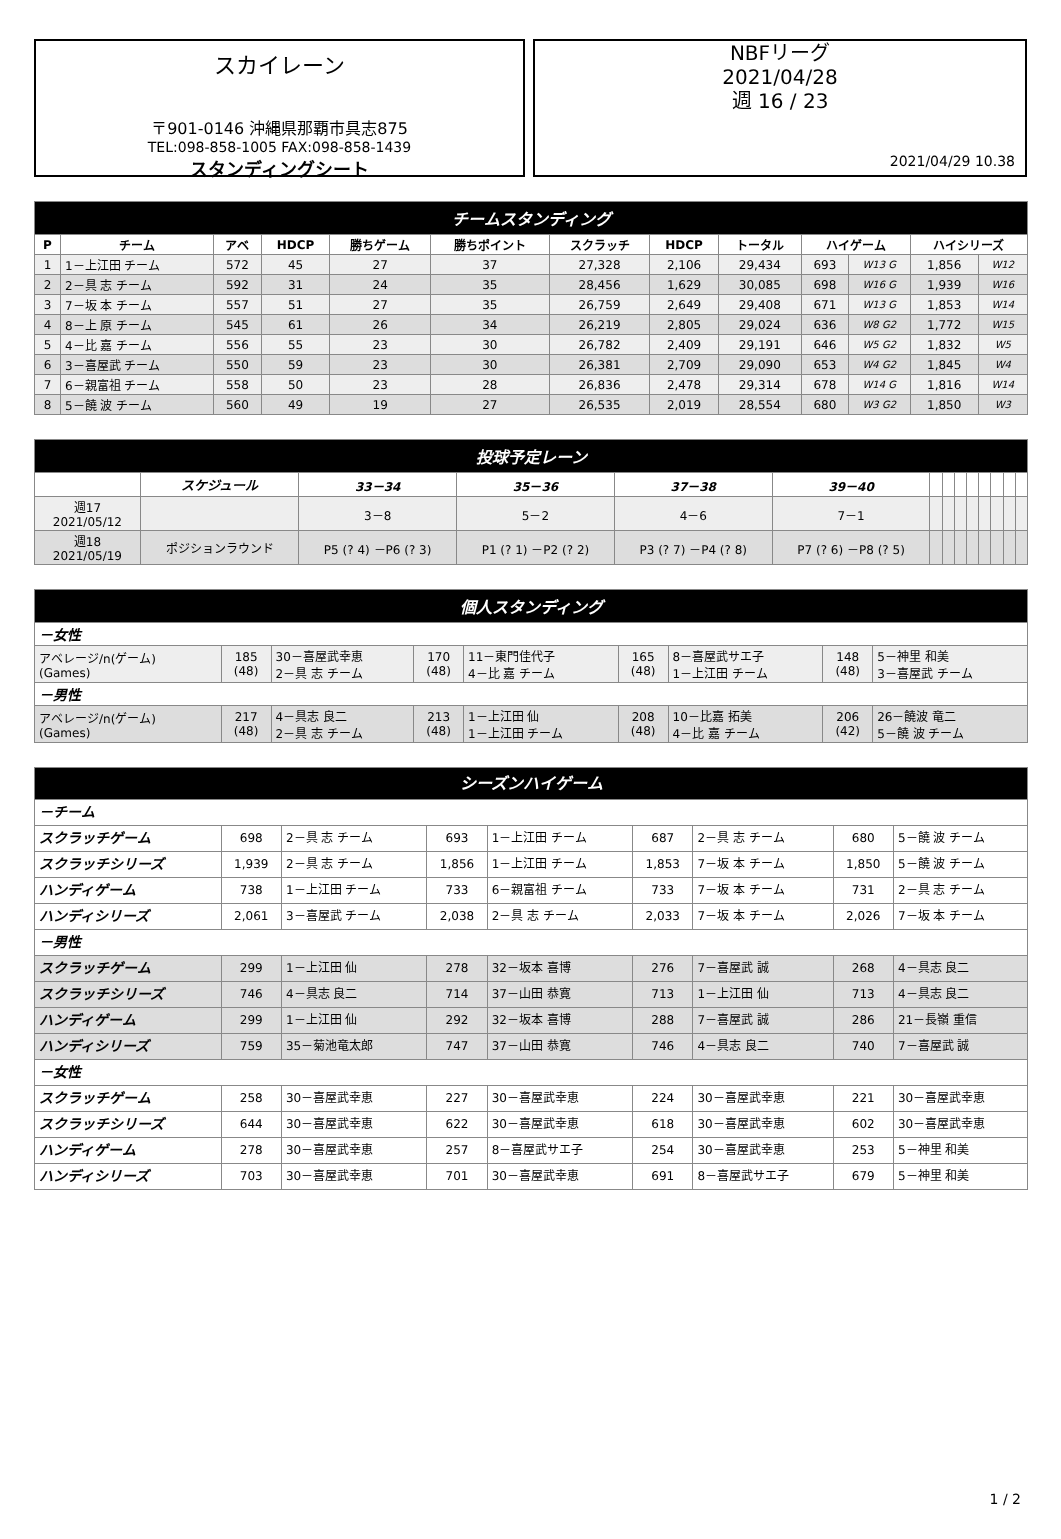スカイレーン
〒901-0146 沖縄県那覇市具志875
TEL:098-858-1005 FAX:098-858-1439
スタンディングシート
NBFリーグ
2021/04/28
週 16 / 23
2021/04/29 10.38
| チームスタンディング | | | | | | | | | | | | |
| P | チーム | アベ | HDCP | 勝ちゲーム | 勝ちポイント | スクラッチ | HDCP | トータル | ハイゲーム | | ハイシリーズ | |
| 1 | 1－上江田 チーム | 572 | 45 | 27 | 37 | 27,328 | 2,106 | 29,434 | 693 | W13 G | 1,856 | W12 |
| 2 | 2－具 志 チーム | 592 | 31 | 24 | 35 | 28,456 | 1,629 | 30,085 | 698 | W16 G | 1,939 | W16 |
| 3 | 7－坂 本 チーム | 557 | 51 | 27 | 35 | 26,759 | 2,649 | 29,408 | 671 | W13 G | 1,853 | W14 |
| 4 | 8－上 原 チーム | 545 | 61 | 26 | 34 | 26,219 | 2,805 | 29,024 | 636 | W8 G2 | 1,772 | W15 |
| 5 | 4－比 嘉 チーム | 556 | 55 | 23 | 30 | 26,782 | 2,409 | 29,191 | 646 | W5 G2 | 1,832 | W5 |
| 6 | 3－喜屋武 チーム | 550 | 59 | 23 | 30 | 26,381 | 2,709 | 29,090 | 653 | W4 G2 | 1,845 | W4 |
| 7 | 6－親富祖 チーム | 558 | 50 | 23 | 28 | 26,836 | 2,478 | 29,314 | 678 | W14 G | 1,816 | W14 |
| 8 | 5－饒 波 チーム | 560 | 49 | 19 | 27 | 26,535 | 2,019 | 28,554 | 680 | W3 G2 | 1,850 | W3 |
| 投球予定レーン | | | | | | | | | | | | | |
| | スケジュール | 33－34 | 35－36 | 37－38 | 39－40 | | | | | | | | |
| 週17 2021/05/12 | | 3－8 | 5－2 | 4－6 | 7－1 | | | | | | | | |
| 週18 2021/05/19 | ポジションラウンド | P5 (? 4) －P6 (? 3) | P1 (? 1) －P2 (? 2) | P3 (? 7) －P4 (? 8) | P7 (? 6) －P8 (? 5) | | | | | | | | |
| 個人スタンディング | | | | | | | | |
| －女性 | | | | | | | | |
| アベレージ/n(ゲーム) (Games) | 185 (48) | 30－喜屋武幸恵 2－具 志 チーム | 170 (48) | 11－東門佳代子 4－比 嘉 チーム | 165 (48) | 8－喜屋武サエ子 1－上江田 チーム | 148 (48) | 5－神里 和美 3－喜屋武 チーム |
| －男性 | | | | | | | | |
| アベレージ/n(ゲーム) (Games) | 217 (48) | 4－具志 良二 2－具 志 チーム | 213 (48) | 1－上江田 仙 1－上江田 チーム | 208 (48) | 10－比嘉 拓美 4－比 嘉 チーム | 206 (42) | 26－饒波 竜二 5－饒 波 チーム |
| シーズンハイゲーム | | | | | | | | |
| －チーム | | | | | | | | |
| スクラッチゲーム | 698 | 2－具 志 チーム | 693 | 1－上江田 チーム | 687 | 2－具 志 チーム | 680 | 5－饒 波 チーム |
| スクラッチシリーズ | 1,939 | 2－具 志 チーム | 1,856 | 1－上江田 チーム | 1,853 | 7－坂 本 チーム | 1,850 | 5－饒 波 チーム |
| ハンディゲーム | 738 | 1－上江田 チーム | 733 | 6－親富祖 チーム | 733 | 7－坂 本 チーム | 731 | 2－具 志 チーム |
| ハンディシリーズ | 2,061 | 3－喜屋武 チーム | 2,038 | 2－具 志 チーム | 2,033 | 7－坂 本 チーム | 2,026 | 7－坂 本 チーム |
| －男性 | | | | | | | | |
| スクラッチゲーム | 299 | 1－上江田 仙 | 278 | 32－坂本 喜博 | 276 | 7－喜屋武 誠 | 268 | 4－具志 良二 |
| スクラッチシリーズ | 746 | 4－具志 良二 | 714 | 37－山田 恭寛 | 713 | 1－上江田 仙 | 713 | 4－具志 良二 |
| ハンディゲーム | 299 | 1－上江田 仙 | 292 | 32－坂本 喜博 | 288 | 7－喜屋武 誠 | 286 | 21－長嶺 重信 |
| ハンディシリーズ | 759 | 35－菊池竜太郎 | 747 | 37－山田 恭寛 | 746 | 4－具志 良二 | 740 | 7－喜屋武 誠 |
| －女性 | | | | | | | | |
| スクラッチゲーム | 258 | 30－喜屋武幸恵 | 227 | 30－喜屋武幸恵 | 224 | 30－喜屋武幸恵 | 221 | 30－喜屋武幸恵 |
| スクラッチシリーズ | 644 | 30－喜屋武幸恵 | 622 | 30－喜屋武幸恵 | 618 | 30－喜屋武幸恵 | 602 | 30－喜屋武幸恵 |
| ハンディゲーム | 278 | 30－喜屋武幸恵 | 257 | 8－喜屋武サエ子 | 254 | 30－喜屋武幸恵 | 253 | 5－神里 和美 |
| ハンディシリーズ | 703 | 30－喜屋武幸恵 | 701 | 30－喜屋武幸恵 | 691 | 8－喜屋武サエ子 | 679 | 5－神里 和美 |
1 / 2